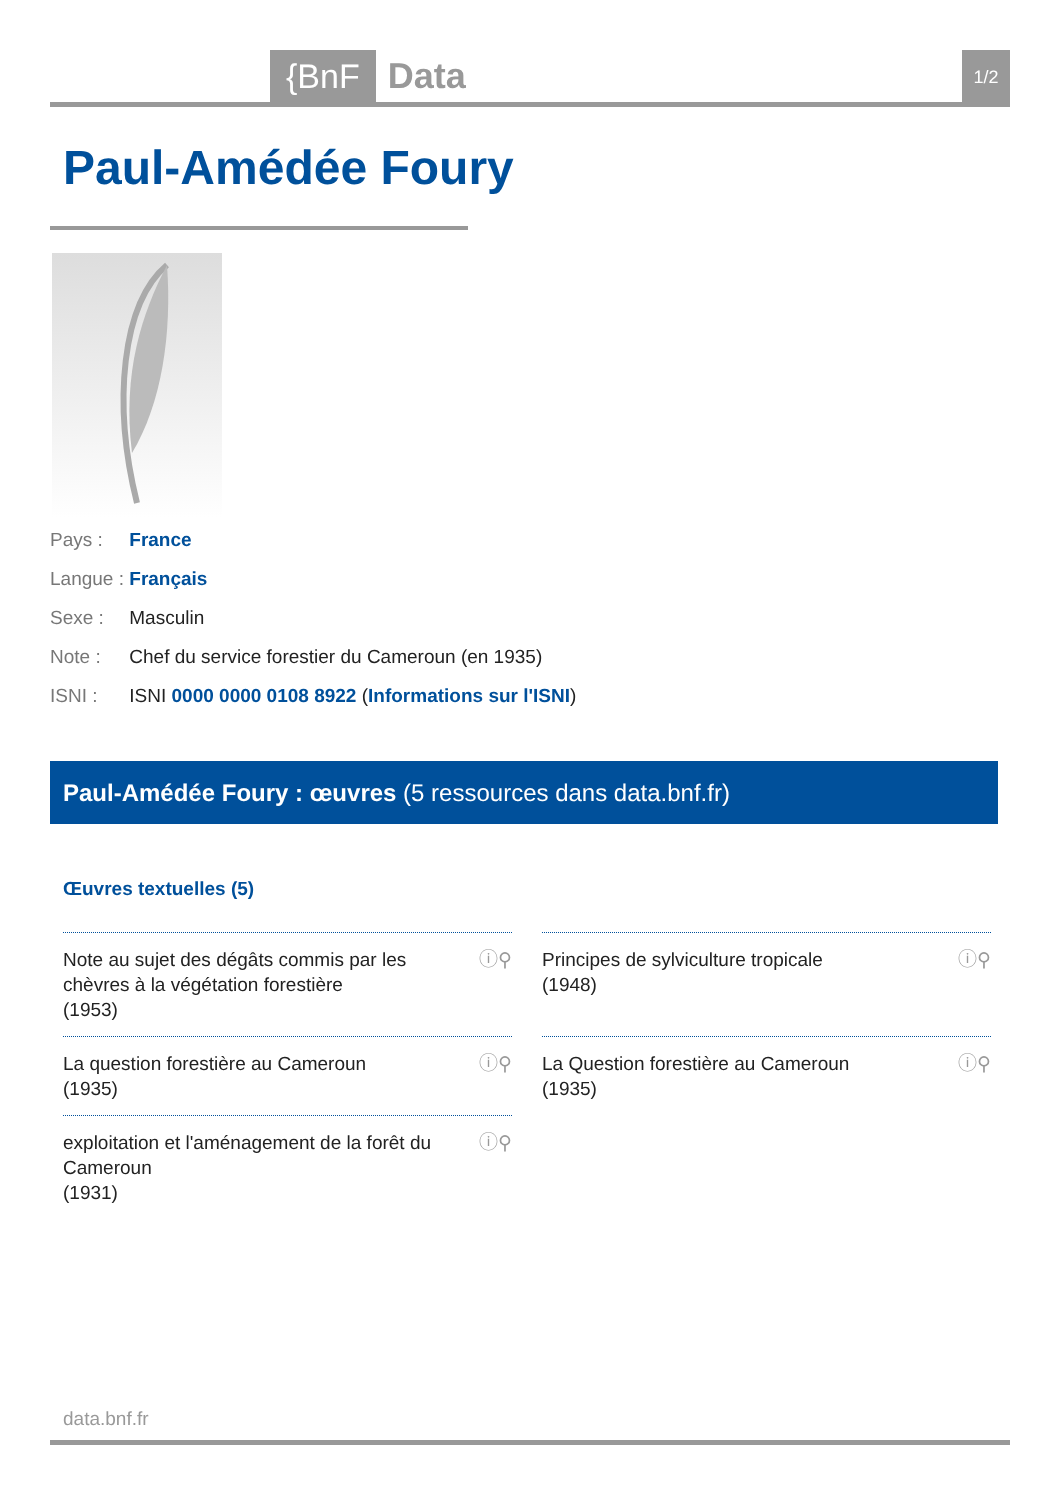{BnF Data 1/2
Paul-Amédée Foury
Pays : France
Langue : Français
Sexe : Masculin
Note : Chef du service forestier du Cameroun (en 1935)
ISNI : ISNI 0000 0000 0108 8922 (Informations sur l'ISNI)
Paul-Amédée Foury : œuvres (5 ressources dans data.bnf.fr)
Œuvres textuelles (5)
Note au sujet des dégâts commis par les chèvres à la végétation forestière
(1953)
ⓘ⚲
Principes de sylviculture tropicale
(1948)
ⓘ⚲
La question forestière au Cameroun
(1935)
ⓘ⚲
La Question forestière au Cameroun
(1935)
ⓘ⚲
exploitation et l'aménagement de la forêt du Cameroun
(1931)
ⓘ⚲
data.bnf.fr